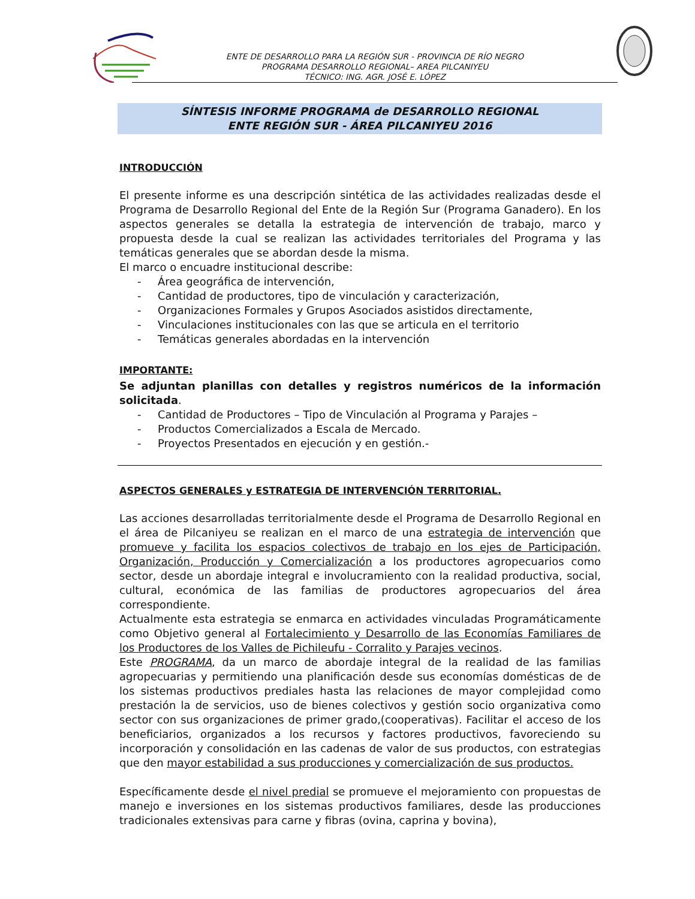ENTE DE DESARROLLO PARA LA REGIÓN SUR - PROVINCIA DE RÍO NEGRO
PROGRAMA DESARROLLO REGIONAL– AREA PILCANIYEU
TÉCNICO: ING. AGR. JOSÉ E. LÓPEZ
SÍNTESIS INFORME PROGRAMA de DESARROLLO REGIONAL
ENTE REGIÓN SUR - ÁREA PILCANIYEU 2016
INTRODUCCIÓN
El presente informe es una descripción sintética de las actividades realizadas desde el Programa de Desarrollo Regional del Ente de la Región Sur (Programa Ganadero). En los aspectos generales se detalla la estrategia de intervención de trabajo, marco y propuesta desde la cual se realizan las actividades territoriales del Programa y las temáticas generales que se abordan desde la misma.
El marco o encuadre institucional describe:
- Área geográfica de intervención,
- Cantidad de productores, tipo de vinculación y caracterización,
- Organizaciones Formales y Grupos Asociados asistidos directamente,
- Vinculaciones institucionales con las que se articula en el territorio
- Temáticas generales abordadas en la intervención
IMPORTANTE:
Se adjuntan planillas con detalles y registros numéricos de la información solicitada.
- Cantidad de Productores – Tipo de Vinculación al Programa y Parajes –
- Productos Comercializados a Escala de Mercado.
- Proyectos Presentados en ejecución y en gestión.-
ASPECTOS GENERALES y ESTRATEGIA DE INTERVENCIÓN TERRITORIAL.
Las acciones desarrolladas territorialmente desde el Programa de Desarrollo Regional en el área de Pilcaniyeu se realizan en el marco de una estrategia de intervención que promueve y facilita los espacios colectivos de trabajo en los ejes de Participación, Organización, Producción y Comercialización a los productores agropecuarios como sector, desde un abordaje integral e involucramiento con la realidad productiva, social, cultural, económica de las familias de productores agropecuarios del área correspondiente.
Actualmente esta estrategia se enmarca en actividades vinculadas Programáticamente como Objetivo general al Fortalecimiento y Desarrollo de las Economías Familiares de los Productores de los Valles de Pichileufu - Corralito y Parajes vecinos.
Este PROGRAMA, da un marco de abordaje integral de la realidad de las familias agropecuarias y permitiendo una planificación desde sus economías domésticas de de los sistemas productivos prediales hasta las relaciones de mayor complejidad como prestación la de servicios, uso de bienes colectivos y gestión socio organizativa como sector con sus organizaciones de primer grado,(cooperativas). Facilitar el acceso de los beneficiarios, organizados a los recursos y factores productivos, favoreciendo su incorporación y consolidación en las cadenas de valor de sus productos, con estrategias que den mayor estabilidad a sus producciones y comercialización de sus productos.
Específicamente desde el nivel predial se promueve el mejoramiento con propuestas de manejo e inversiones en los sistemas productivos familiares, desde las producciones tradicionales extensivas para carne y fibras (ovina, caprina y bovina),